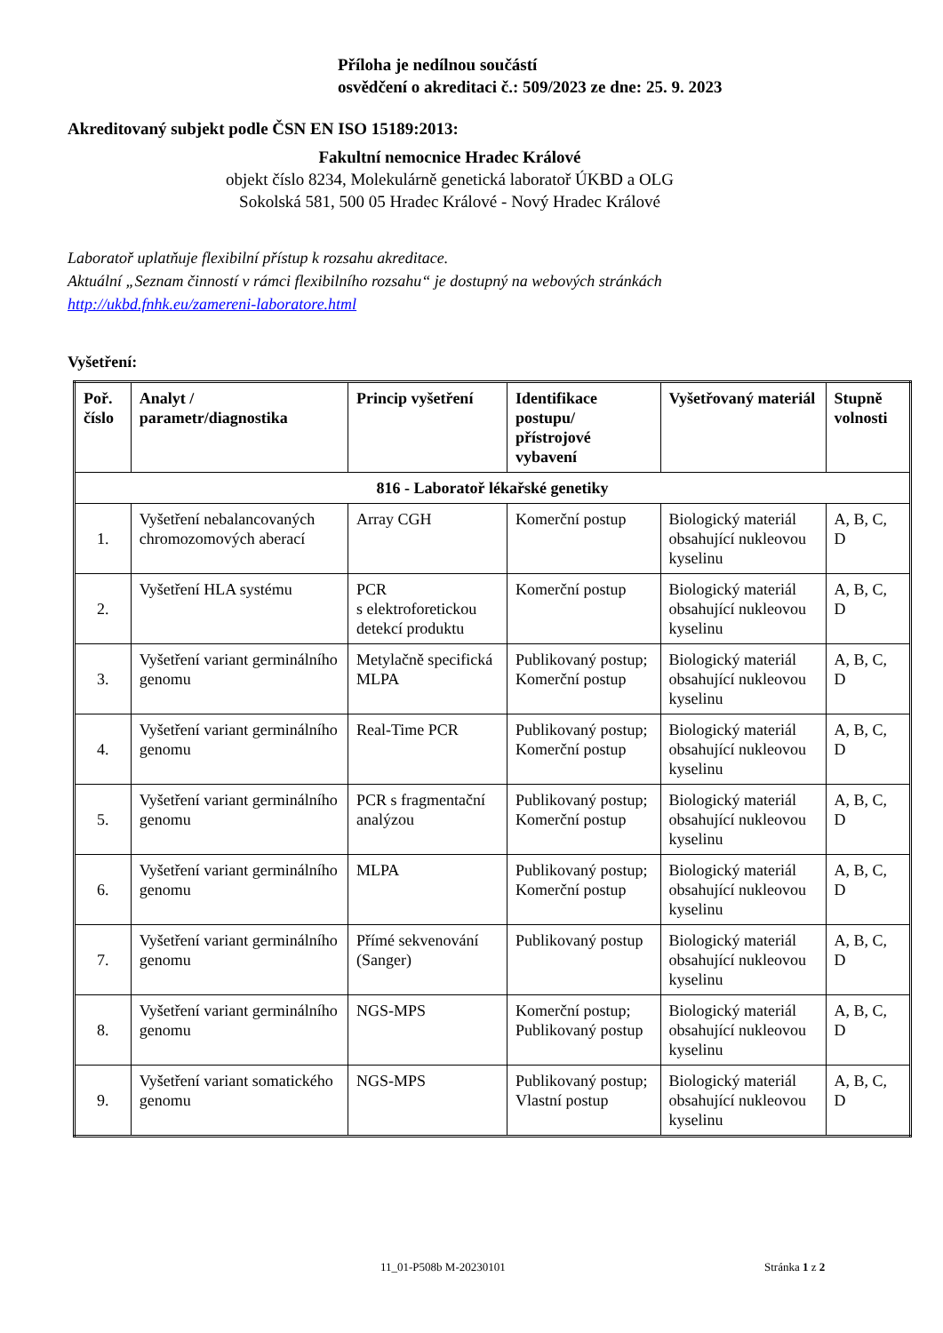Příloha je nedílnou součástí
osvědčení o akreditaci č.: 509/2023 ze dne: 25. 9. 2023
Akreditovaný subjekt podle ČSN EN ISO 15189:2013:
Fakultní nemocnice Hradec Králové
objekt číslo 8234, Molekulárně genetická laboratoř ÚKBD a OLG
Sokolská 581, 500 05 Hradec Králové - Nový Hradec Králové
Laboratoř uplatňuje flexibilní přístup k rozsahu akreditace.
Aktuální „Seznam činností v rámci flexibilního rozsahu“ je dostupný na webových stránkách
http://ukbd.fnhk.eu/zamereni-laboratore.html
Vyšetření:
| Poř. číslo | Analyt / parametr/diagnostika | Princip vyšetření | Identifikace postupu/ přístrojové vybavení | Vyšetřovaný materiál | Stupně volnosti |
| --- | --- | --- | --- | --- | --- |
| 816 - Laboratoř lékařské genetiky | | | | | |
| 1. | Vyšetření nebalancovaných chromozomových aberací | Array CGH | Komerční postup | Biologický materiál obsahující nukleovou kyselinu | A, B, C, D |
| 2. | Vyšetření HLA systému | PCR s elektroforetickou detekcí produktu | Komerční postup | Biologický materiál obsahující nukleovou kyselinu | A, B, C, D |
| 3. | Vyšetření variant germinálního genomu | Metylačně specifická MLPA | Publikovaný postup; Komerční postup | Biologický materiál obsahující nukleovou kyselinu | A, B, C, D |
| 4. | Vyšetření variant germinálního genomu | Real-Time PCR | Publikovaný postup; Komerční postup | Biologický materiál obsahující nukleovou kyselinu | A, B, C, D |
| 5. | Vyšetření variant germinálního genomu | PCR s fragmentační analýzou | Publikovaný postup; Komerční postup | Biologický materiál obsahující nukleovou kyselinu | A, B, C, D |
| 6. | Vyšetření variant germinálního genomu | MLPA | Publikovaný postup; Komerční postup | Biologický materiál obsahující nukleovou kyselinu | A, B, C, D |
| 7. | Vyšetření variant germinálního genomu | Přímé sekvenování (Sanger) | Publikovaný postup | Biologický materiál obsahující nukleovou kyselinu | A, B, C, D |
| 8. | Vyšetření variant germinálního genomu | NGS-MPS | Komerční postup; Publikovaný postup | Biologický materiál obsahující nukleovou kyselinu | A, B, C, D |
| 9. | Vyšetření variant somatického genomu | NGS-MPS | Publikovaný postup; Vlastní postup | Biologický materiál obsahující nukleovou kyselinu | A, B, C, D |
11_01-P508b M-20230101 Stránka 1 z 2